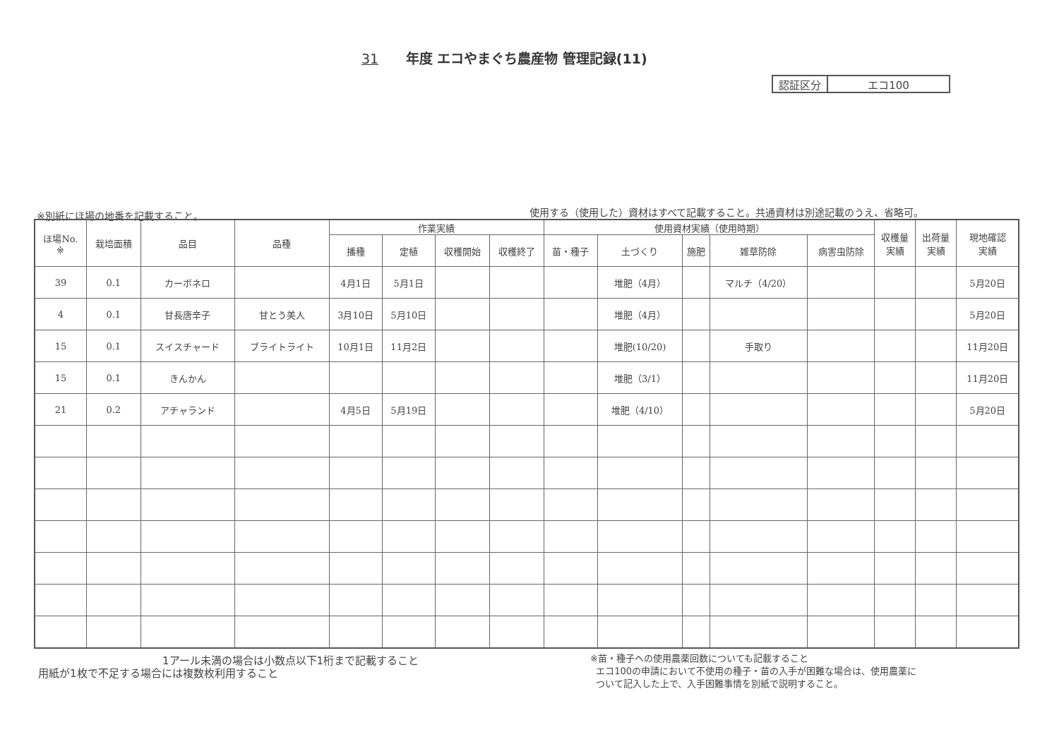31 年度 エコやまぐち農産物 管理記録(11)
| 認証区分 | エコ100 |
※別紙にほ場の地番を記載すること。
使用する（使用した）資材はすべて記載すること。共通資材は別途記載のうえ、省略可。
| ほ場No. ※ | 栽培面積 | 品目 | 品種 | 作業実績 | | | | 使用資材実績（使用時期） | | | | | 収穫量 実績 | 出荷量 実績 | 現地確認 実績 |
| --- | --- | --- | --- | --- | --- | --- | --- | --- | --- | --- | --- | --- | --- | --- | --- |
| | | | | 播種 | 定植 | 収穫開始 | 収穫終了 | 苗・種子 | 土づくり | 施肥 | 雑草防除 | 病害虫防除 | | | |
| 39 | 0.1 | カーボネロ | | 4月1日 | 5月1日 | | | | 堆肥（4月） | | マルチ（4/20） | | | | 5月20日 |
| 4 | 0.1 | 甘長唐辛子 | 甘とう美人 | 3月10日 | 5月10日 | | | | 堆肥（4月） | | | | | | 5月20日 |
| 15 | 0.1 | スイスチャード | ブライトライト | 10月1日 | 11月2日 | | | | 堆肥(10/20) | | 手取り | | | | 11月20日 |
| 15 | 0.1 | きんかん | | | | | | | 堆肥（3/1） | | | | | | 11月20日 |
| 21 | 0.2 | アチャランド | | 4月5日 | 5月19日 | | | | 堆肥（4/10） | | | | | | 5月20日 |
1アール未満の場合は小数点以下1桁まで記載すること
用紙が1枚で不足する場合には複数枚利用すること
※苗・種子への使用農薬回数についても記載すること
エコ100の申請において不使用の種子・苗の入手が困難な場合は、使用農薬に
ついて記入した上で、入手困難事情を別紙で説明すること。